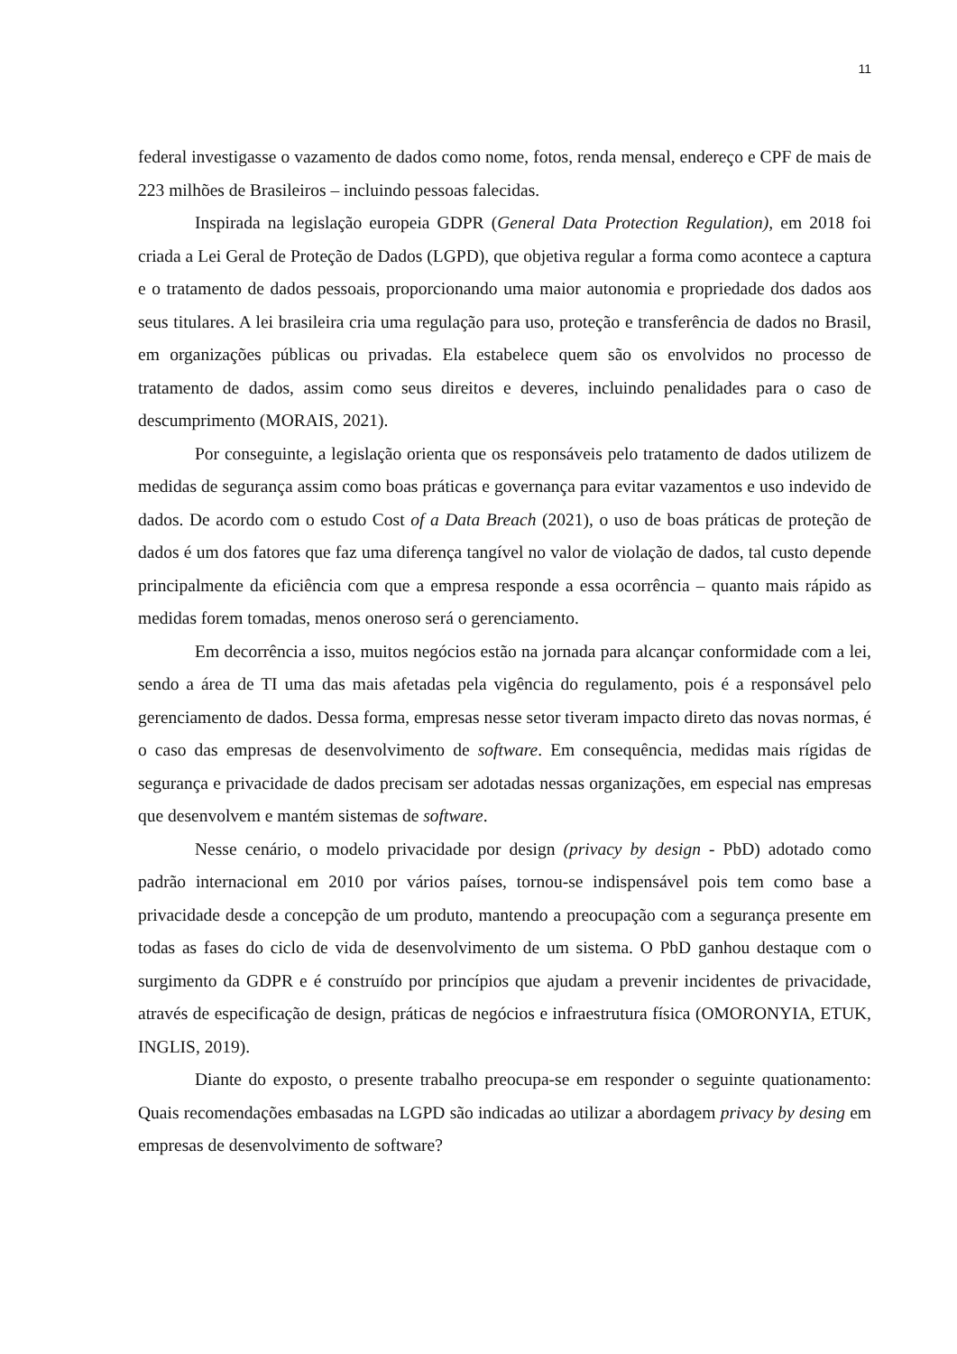11
federal investigasse o vazamento de dados como nome, fotos, renda mensal, endereço e CPF de mais de 223 milhões de Brasileiros – incluindo pessoas falecidas.
Inspirada na legislação europeia GDPR (General Data Protection Regulation), em 2018 foi criada a Lei Geral de Proteção de Dados (LGPD), que objetiva regular a forma como acontece a captura e o tratamento de dados pessoais, proporcionando uma maior autonomia e propriedade dos dados aos seus titulares. A lei brasileira cria uma regulação para uso, proteção e transferência de dados no Brasil, em organizações públicas ou privadas. Ela estabelece quem são os envolvidos no processo de tratamento de dados, assim como seus direitos e deveres, incluindo penalidades para o caso de descumprimento (MORAIS, 2021).
Por conseguinte, a legislação orienta que os responsáveis pelo tratamento de dados utilizem de medidas de segurança assim como boas práticas e governança para evitar vazamentos e uso indevido de dados. De acordo com o estudo Cost of a Data Breach (2021), o uso de boas práticas de proteção de dados é um dos fatores que faz uma diferença tangível no valor de violação de dados, tal custo depende principalmente da eficiência com que a empresa responde a essa ocorrência – quanto mais rápido as medidas forem tomadas, menos oneroso será o gerenciamento.
Em decorrência a isso, muitos negócios estão na jornada para alcançar conformidade com a lei, sendo a área de TI uma das mais afetadas pela vigência do regulamento, pois é a responsável pelo gerenciamento de dados. Dessa forma, empresas nesse setor tiveram impacto direto das novas normas, é o caso das empresas de desenvolvimento de software. Em consequência, medidas mais rígidas de segurança e privacidade de dados precisam ser adotadas nessas organizações, em especial nas empresas que desenvolvem e mantém sistemas de software.
Nesse cenário, o modelo privacidade por design (privacy by design - PbD) adotado como padrão internacional em 2010 por vários países, tornou-se indispensável pois tem como base a privacidade desde a concepção de um produto, mantendo a preocupação com a segurança presente em todas as fases do ciclo de vida de desenvolvimento de um sistema. O PbD ganhou destaque com o surgimento da GDPR e é construído por princípios que ajudam a prevenir incidentes de privacidade, através de especificação de design, práticas de negócios e infraestrutura física (OMORONYIA, ETUK, INGLIS, 2019).
Diante do exposto, o presente trabalho preocupa-se em responder o seguinte quationamento: Quais recomendações embasadas na LGPD são indicadas ao utilizar a abordagem privacy by desing em empresas de desenvolvimento de software?